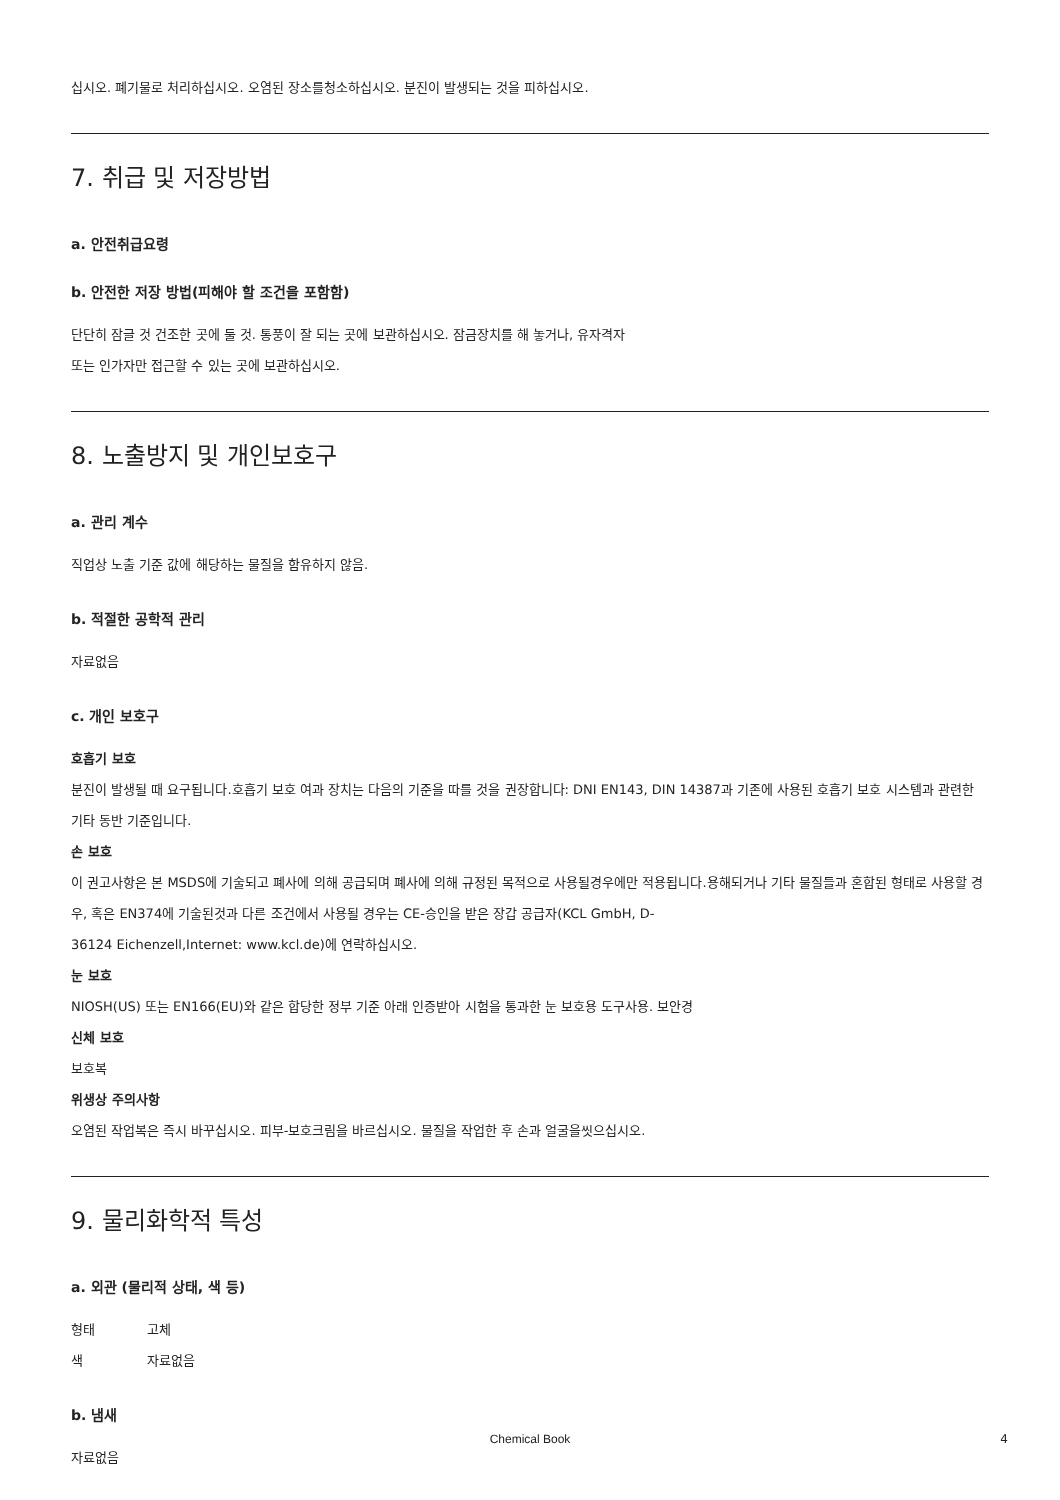십시오. 폐기물로 처리하십시오. 오염된 장소를청소하십시오. 분진이 발생되는 것을 피하십시오.
7. 취급 및 저장방법
a. 안전취급요령
b. 안전한 저장 방법(피해야 할 조건을 포함함)
단단히 잠글 것 건조한 곳에 둘 것. 통풍이 잘 되는 곳에 보관하십시오. 잠금장치를 해 놓거나, 유자격자
또는 인가자만 접근할 수 있는 곳에 보관하십시오.
8. 노출방지 및 개인보호구
a. 관리 계수
직업상 노출 기준 값에 해당하는 물질을 함유하지 않음.
b. 적절한 공학적 관리
자료없음
c. 개인 보호구
호흡기 보호
분진이 발생될 때 요구됩니다.호흡기 보호 여과 장치는 다음의 기준을 따를 것을 권장합니다: DNI EN143, DIN 14387과 기존에 사용된 호흡기 보호 시스템과 관련한 기타 동반 기준입니다.
손 보호
이 권고사항은 본 MSDS에 기술되고 폐사에 의해 공급되며 폐사에 의해 규정된 목적으로 사용될경우에만 적용됩니다.용해되거나 기타 물질들과 혼합된 형태로 사용할 경우, 혹은 EN374에 기술된것과 다른 조건에서 사용될 경우는 CE-승인을 받은 장갑 공급자(KCL GmbH, D-
36124 Eichenzell,Internet: www.kcl.de)에 연락하십시오.
눈 보호
NIOSH(US) 또는 EN166(EU)와 같은 합당한 정부 기준 아래 인증받아 시험을 통과한 눈 보호용 도구사용. 보안경
신체 보호
보호복
위생상 주의사항
오염된 작업복은 즉시 바꾸십시오. 피부-보호크림을 바르십시오. 물질을 작업한 후 손과 얼굴을씻으십시오.
9. 물리화학적 특성
a. 외관 (물리적 상태, 색 등)
형태 고체
색 자료없음
b. 냄새
자료없음
Chemical Book 4